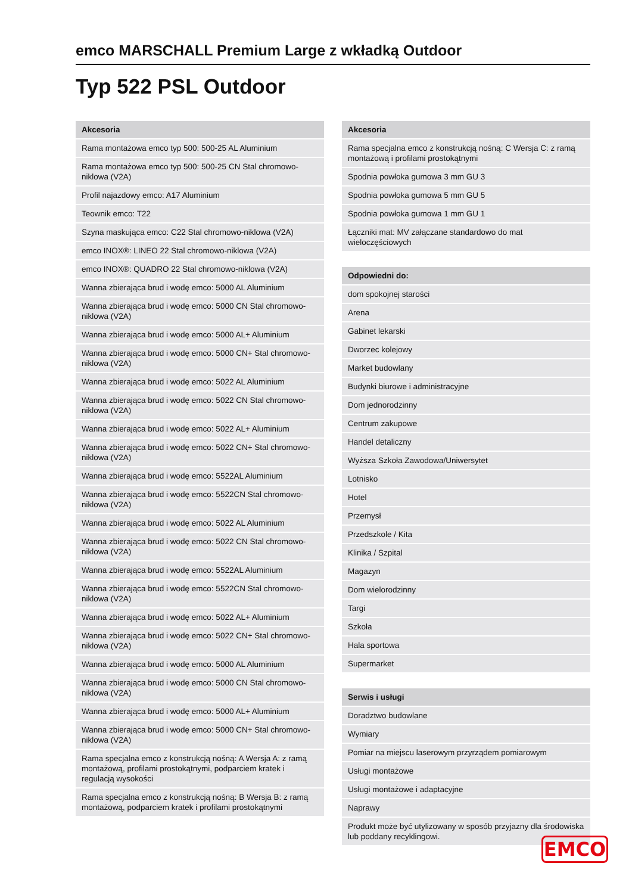emco MARSCHALL Premium Large z wkładką Outdoor
Typ 522 PSL Outdoor
| Akcesoria |
| --- |
| Rama montażowa emco typ 500: 500-25 AL Aluminium |
| Rama montażowa emco typ 500: 500-25 CN Stal chromowo-niklowa (V2A) |
| Profil najazdowy emco: A17 Aluminium |
| Teownik emco: T22 |
| Szyna maskująca emco: C22 Stal chromowo-niklowa (V2A) |
| emco INOX®: LINEO 22 Stal chromowo-niklowa (V2A) |
| emco INOX®: QUADRO 22 Stal chromowo-niklowa (V2A) |
| Wanna zbierająca brud i wodę emco: 5000 AL Aluminium |
| Wanna zbierająca brud i wodę emco: 5000 CN Stal chromowo-niklowa (V2A) |
| Wanna zbierająca brud i wodę emco: 5000 AL+ Aluminium |
| Wanna zbierająca brud i wodę emco: 5000 CN+ Stal chromowo-niklowa (V2A) |
| Wanna zbierająca brud i wodę emco: 5022 AL Aluminium |
| Wanna zbierająca brud i wodę emco: 5022 CN Stal chromowo-niklowa (V2A) |
| Wanna zbierająca brud i wodę emco: 5022 AL+ Aluminium |
| Wanna zbierająca brud i wodę emco: 5022 CN+ Stal chromowo-niklowa (V2A) |
| Wanna zbierająca brud i wodę emco: 5522AL Aluminium |
| Wanna zbierająca brud i wodę emco: 5522CN Stal chromowo-niklowa (V2A) |
| Wanna zbierająca brud i wodę emco: 5022 AL Aluminium |
| Wanna zbierająca brud i wodę emco: 5022 CN Stal chromowo-niklowa (V2A) |
| Wanna zbierająca brud i wodę emco: 5522AL Aluminium |
| Wanna zbierająca brud i wodę emco: 5522CN Stal chromowo-niklowa (V2A) |
| Wanna zbierająca brud i wodę emco: 5022 AL+ Aluminium |
| Wanna zbierająca brud i wodę emco: 5022 CN+ Stal chromowo-niklowa (V2A) |
| Wanna zbierająca brud i wodę emco: 5000 AL Aluminium |
| Wanna zbierająca brud i wodę emco: 5000 CN Stal chromowo-niklowa (V2A) |
| Wanna zbierająca brud i wodę emco: 5000 AL+ Aluminium |
| Wanna zbierająca brud i wodę emco: 5000 CN+ Stal chromowo-niklowa (V2A) |
| Rama specjalna emco z konstrukcją nośną: A Wersja A: z ramą montażową, profilami prostokątnymi, podparciem kratek i regulacją wysokości |
| Rama specjalna emco z konstrukcją nośną: B Wersja B: z ramą montażową, podparciem kratek i profilami prostokątnymi |
| Akcesoria |
| --- |
| Rama specjalna emco z konstrukcją nośną: C Wersja C: z ramą montażową i profilami prostokątnymi |
| Spodnia powłoka gumowa 3 mm GU 3 |
| Spodnia powłoka gumowa 5 mm GU 5 |
| Spodnia powłoka gumowa 1 mm GU 1 |
| Łączniki mat: MV załączane standardowo do mat wieloczęściowych |
| Odpowiedni do: |
| --- |
| dom spokojnej starości |
| Arena |
| Gabinet lekarski |
| Dworzec kolejowy |
| Market budowlany |
| Budynki biurowe i administracyjne |
| Dom jednorodzinny |
| Centrum zakupowe |
| Handel detaliczny |
| Wyższa Szkoła Zawodowa/Uniwersytet |
| Lotnisko |
| Hotel |
| Przemysł |
| Przedszkole / Kita |
| Klinika / Szpital |
| Magazyn |
| Dom wielorodzinny |
| Targi |
| Szkoła |
| Hala sportowa |
| Supermarket |
| Serwis i usługi |
| --- |
| Doradztwo budowlane |
| Wymiary |
| Pomiar na miejscu laserowym przyrządem pomiarowym |
| Usługi montażowe |
| Usługi montażowe i adaptacyjne |
| Naprawy |
| Produkt może być utylizowany w sposób przyjazny dla środowiska lub poddany recyklingowi. |
EMCO